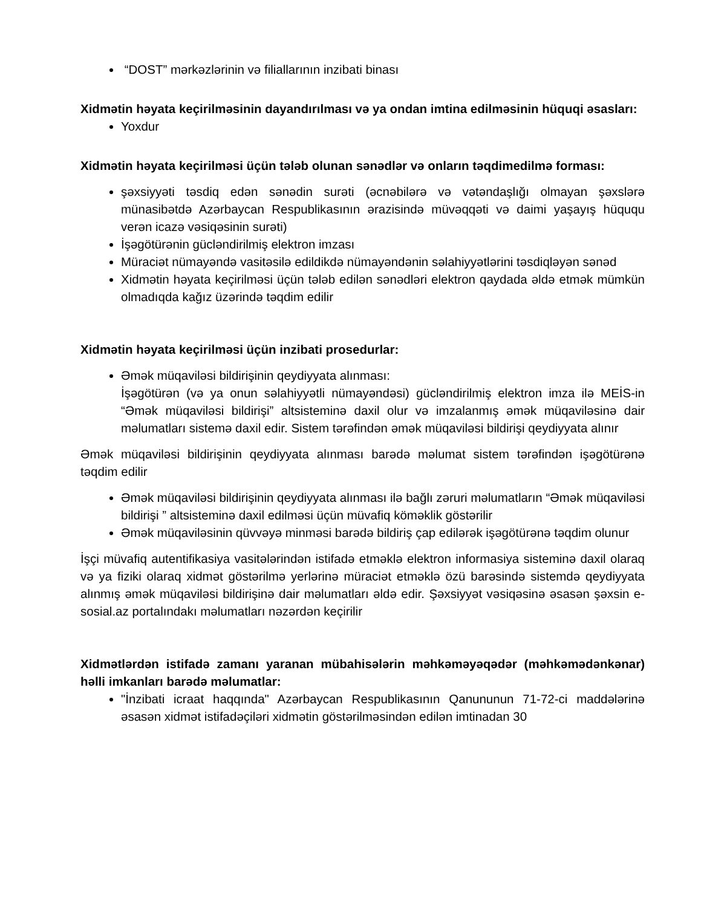“DOST” mərkəzlərinin və filiallarının inzibati binası
Xidmətin həyata keçirilməsinin dayandırılması və ya ondan imtina edilməsinin hüquqi əsasları:
Yoxdur
Xidmətin həyata keçirilməsi üçün tələb olunan sənədlər və onların təqdimedilmə forması:
şəxsiyyəti təsdiq edən sənədin surəti (əcnəbilərə və vətəndaşlığı olmayan şəxslərə münasibətdə Azərbaycan Respublikasının ərazisində müvəqqəti və daimi yaşayış hüququ verən icazə vəsiqəsinin surəti)
İşəgötürənin gücləndirilmiş elektron imzası
Müraciət nümayəndə vasitəsilə edildikdə nümayəndənin səlahiyyətlərini təsdiqləyən sənəd
Xidmətin həyata keçirilməsi üçün tələb edilən sənədləri elektron qaydada əldə etmək mümkün olmadıqda kağız üzərində təqdim edilir
Xidmətin həyata keçirilməsi üçün inzibati prosedurlar:
Əmək müqaviləsi bildirişinin qeydiyyata alınması:
İşəgötürən (və ya onun səlahiyyətli nümayəndəsi) gücləndirilmiş elektron imza ilə MEİS-in “Əmək müqaviləsi bildirişi” altsisteminə daxil olur və imzalanmış əmək müqaviləsinə dair məlumatları sistemə daxil edir. Sistem tərəfindən əmək müqaviləsi bildirişi qeydiyyata alınır
Əmək müqaviləsi bildirişinin qeydiyyata alınması barədə məlumat sistem tərəfindən işəgötürənə təqdim edilir
Əmək müqaviləsi bildirişinin qeydiyyata alınması ilə bağlı zəruri məlumatların “Əmək müqaviləsi bildirişi ” altsisteminə daxil edilməsi üçün müvafiq köməklik göstərilir
Əmək müqaviləsinin qüvvəyə minməsi barədə bildiriş çap edilərək işəgötürənə təqdim olunur
İşçi müvafiq autentifikasiya vasitələrindən istifadə etməklə elektron informasiya sisteminə daxil olaraq və ya fiziki olaraq xidmət göstərilmə yerlərinə müraciət etməklə özü barəsində sistemdə qeydiyyata alınmış əmək müqaviləsi bildirişinə dair məlumatları əldə edir. Şəxsiyyət vəsiqəsinə əsasən şəxsin e-sosial.az portalındakı məlumatları nəzərdən keçirilir
Xidmətlərdən istifadə zamanı yaranan mübahisələrin məhkəməyəqədər (məhkəmədənkənar) həlli imkanları barədə məlumatlar:
"İnzibati icraat haqqında" Azərbaycan Respublikasının Qanununun 71-72-ci maddələrinə əsasən xidmət istifadəçiləri xidmətin göstərilməsindən edilən imtinadan 30